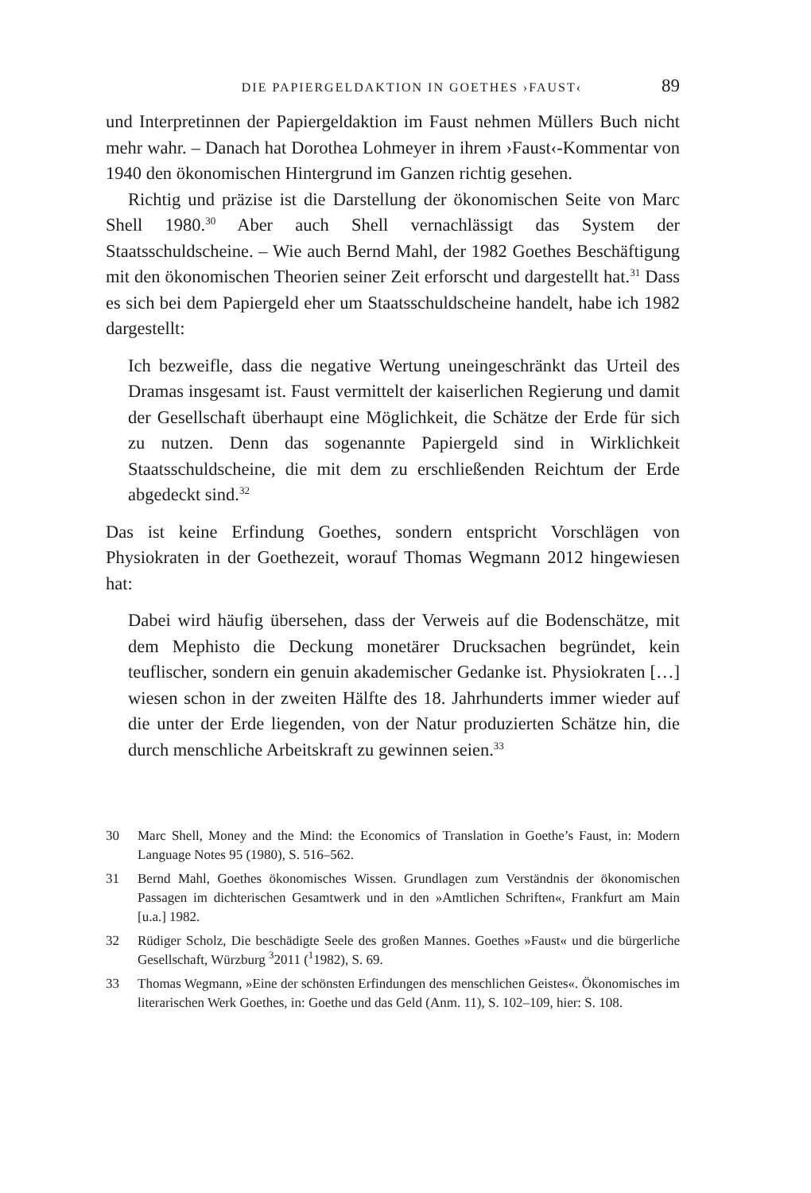DIE PAPIERGELDAKTION IN GOETHES ›FAUST‹ 89
und Interpretinnen der Papiergeldaktion im Faust nehmen Müllers Buch nicht mehr wahr. – Danach hat Dorothea Lohmeyer in ihrem ›Faust‹-Kommentar von 1940 den ökonomischen Hintergrund im Ganzen richtig gesehen.
Richtig und präzise ist die Darstellung der ökonomischen Seite von Marc Shell 1980.<sup>30</sup> Aber auch Shell vernachlässigt das System der Staatsschuldscheine. – Wie auch Bernd Mahl, der 1982 Goethes Beschäftigung mit den ökonomischen Theorien seiner Zeit erforscht und dargestellt hat.<sup>31</sup> Dass es sich bei dem Papiergeld eher um Staatsschuldscheine handelt, habe ich 1982 dargestellt:
Ich bezweifle, dass die negative Wertung uneingeschränkt das Urteil des Dramas insgesamt ist. Faust vermittelt der kaiserlichen Regierung und damit der Gesellschaft überhaupt eine Möglichkeit, die Schätze der Erde für sich zu nutzen. Denn das sogenannte Papiergeld sind in Wirklichkeit Staatsschuldscheine, die mit dem zu erschließenden Reichtum der Erde abgedeckt sind.<sup>32</sup>
Das ist keine Erfindung Goethes, sondern entspricht Vorschlägen von Physiokraten in der Goethezeit, worauf Thomas Wegmann 2012 hingewiesen hat:
Dabei wird häufig übersehen, dass der Verweis auf die Bodenschätze, mit dem Mephisto die Deckung monetärer Drucksachen begründet, kein teuflischer, sondern ein genuin akademischer Gedanke ist. Physiokraten […] wiesen schon in der zweiten Hälfte des 18. Jahrhunderts immer wieder auf die unter der Erde liegenden, von der Natur produzierten Schätze hin, die durch menschliche Arbeitskraft zu gewinnen seien.<sup>33</sup>
30 Marc Shell, Money and the Mind: the Economics of Translation in Goethe’s Faust, in: Modern Language Notes 95 (1980), S. 516–562.
31 Bernd Mahl, Goethes ökonomisches Wissen. Grundlagen zum Verständnis der ökonomischen Passagen im dichterischen Gesamtwerk und in den »Amtlichen Schriften«, Frankfurt am Main [u.a.] 1982.
32 Rüdiger Scholz, Die beschädigte Seele des großen Mannes. Goethes »Faust« und die bürgerliche Gesellschaft, Würzburg <sup>3</sup>2011 (<sup>1</sup>1982), S. 69.
33 Thomas Wegmann, »Eine der schönsten Erfindungen des menschlichen Geistes«. Ökonomisches im literarischen Werk Goethes, in: Goethe und das Geld (Anm. 11), S. 102–109, hier: S. 108.